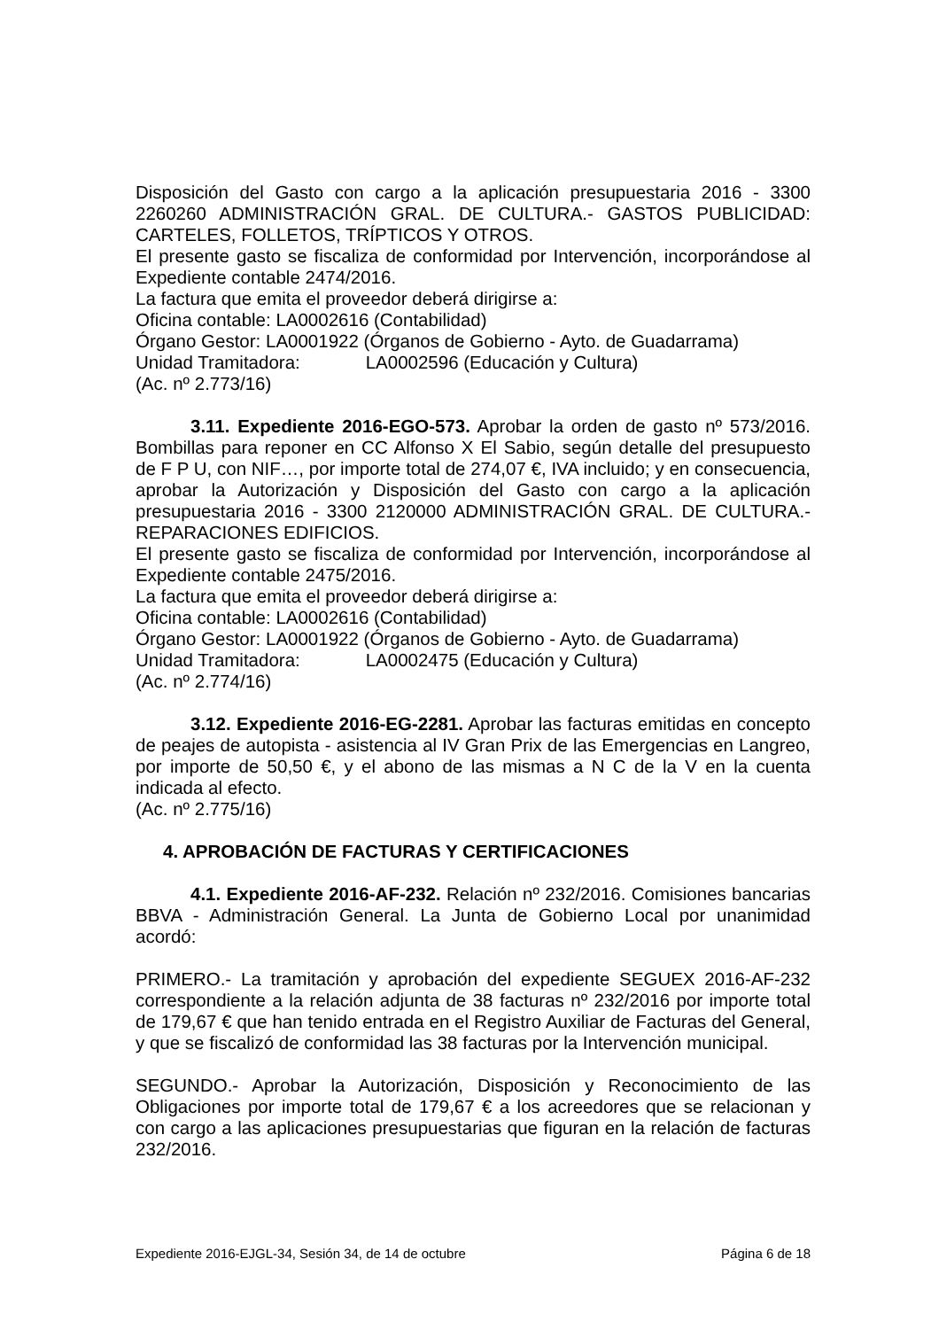Disposición del Gasto con cargo a la aplicación presupuestaria 2016 - 3300 2260260 ADMINISTRACIÓN GRAL. DE CULTURA.- GASTOS PUBLICIDAD: CARTELES, FOLLETOS, TRÍPTICOS Y OTROS.
El presente gasto se fiscaliza de conformidad por Intervención, incorporándose al Expediente contable 2474/2016.
La factura que emita el proveedor deberá dirigirse a:
Oficina contable: LA0002616 (Contabilidad)
Órgano Gestor: LA0001922 (Órganos de Gobierno - Ayto. de Guadarrama)
Unidad Tramitadora: LA0002596 (Educación y Cultura)
(Ac. nº 2.773/16)
3.11. Expediente 2016-EGO-573. Aprobar la orden de gasto nº 573/2016. Bombillas para reponer en CC Alfonso X El Sabio, según detalle del presupuesto de F P U, con NIF…, por importe total de 274,07 €, IVA incluido; y en consecuencia, aprobar la Autorización y Disposición del Gasto con cargo a la aplicación presupuestaria 2016 - 3300 2120000 ADMINISTRACIÓN GRAL. DE CULTURA.- REPARACIONES EDIFICIOS.
El presente gasto se fiscaliza de conformidad por Intervención, incorporándose al Expediente contable 2475/2016.
La factura que emita el proveedor deberá dirigirse a:
Oficina contable: LA0002616 (Contabilidad)
Órgano Gestor: LA0001922 (Órganos de Gobierno - Ayto. de Guadarrama)
Unidad Tramitadora: LA0002475 (Educación y Cultura)
(Ac. nº 2.774/16)
3.12. Expediente 2016-EG-2281. Aprobar las facturas emitidas en concepto de peajes de autopista - asistencia al IV Gran Prix de las Emergencias en Langreo, por importe de 50,50 €, y el abono de las mismas a N C de la V en la cuenta indicada al efecto.
(Ac. nº 2.775/16)
4. APROBACIÓN DE FACTURAS Y CERTIFICACIONES
4.1. Expediente 2016-AF-232. Relación nº 232/2016. Comisiones bancarias BBVA - Administración General. La Junta de Gobierno Local por unanimidad acordó:
PRIMERO.- La tramitación y aprobación del expediente SEGUEX 2016-AF-232 correspondiente a la relación adjunta de 38 facturas nº 232/2016 por importe total de 179,67 € que han tenido entrada en el Registro Auxiliar de Facturas del General, y que se fiscalizó de conformidad las 38 facturas por la Intervención municipal.
SEGUNDO.- Aprobar la Autorización, Disposición y Reconocimiento de las Obligaciones por importe total de 179,67 € a los acreedores que se relacionan y con cargo a las aplicaciones presupuestarias que figuran en la relación de facturas 232/2016.
Expediente 2016-EJGL-34, Sesión 34, de 14 de octubre Página 6 de 18